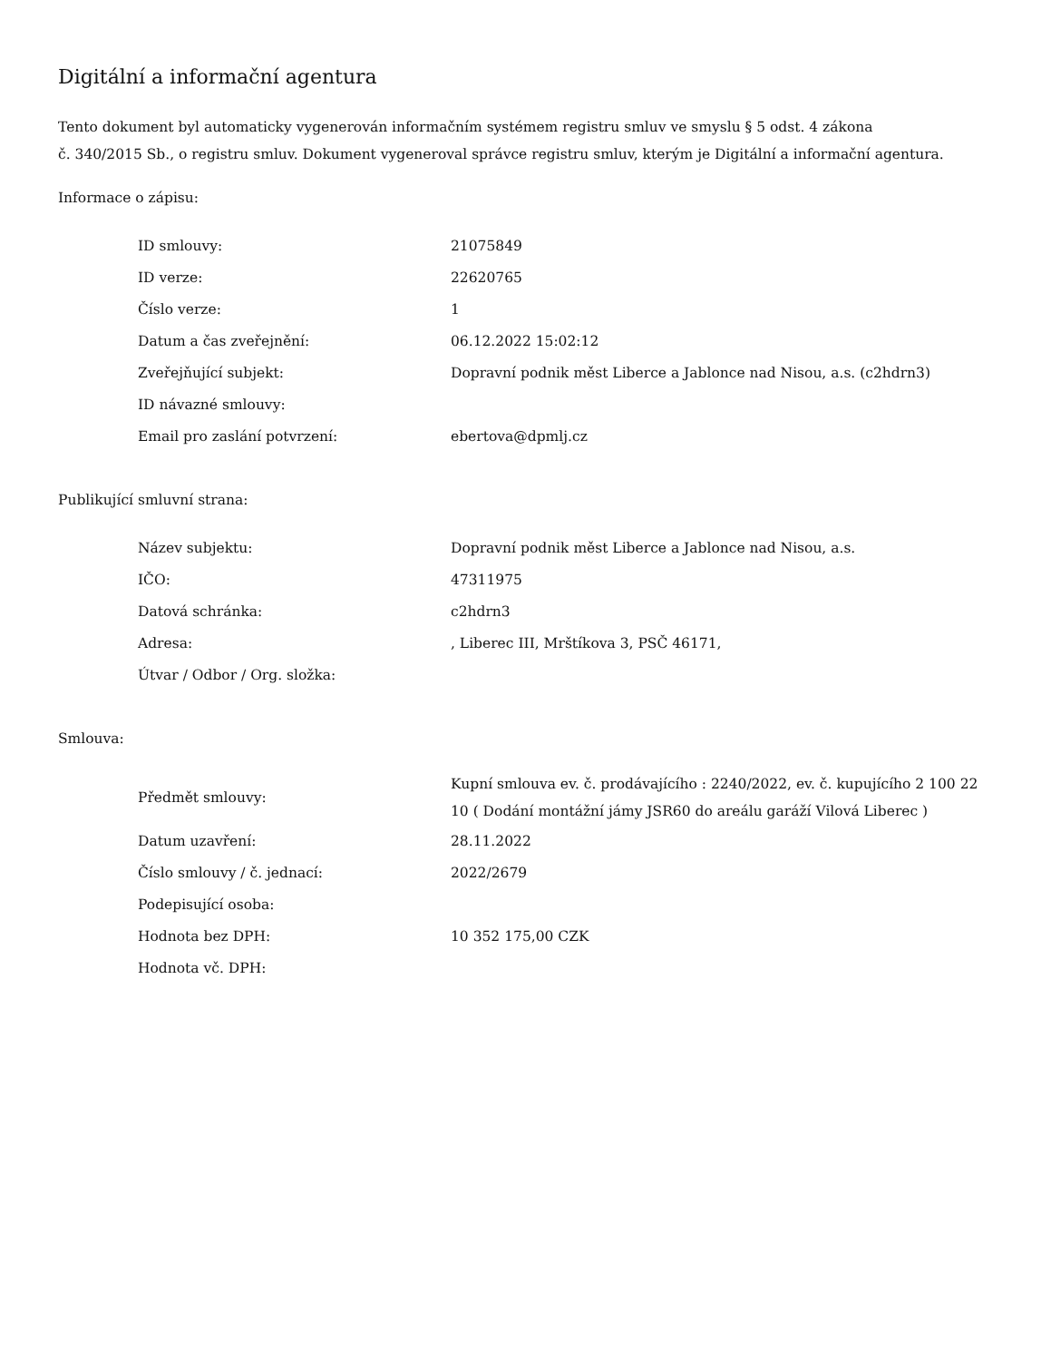Digitální a informační agentura
Tento dokument byl automaticky vygenerován informačním systémem registru smluv ve smyslu § 5 odst. 4 zákona
č. 340/2015 Sb., o registru smluv. Dokument vygeneroval správce registru smluv, kterým je Digitální a informační agentura.
Informace o zápisu:
| ID smlouvy: | 21075849 |
| ID verze: | 22620765 |
| Číslo verze: | 1 |
| Datum a čas zveřejnění: | 06.12.2022 15:02:12 |
| Zveřejňující subjekt: | Dopravní podnik měst Liberce a Jablonce nad Nisou, a.s. (c2hdrn3) |
| ID návazné smlouvy: | |
| Email pro zaslání potvrzení: | ebertova@dpmlj.cz |
Publikující smluvní strana:
| Název subjektu: | Dopravní podnik měst Liberce a Jablonce nad Nisou, a.s. |
| IČO: | 47311975 |
| Datová schránka: | c2hdrn3 |
| Adresa: | , Liberec III, Mrštíkova 3, PSČ 46171, |
| Útvar / Odbor / Org. složka: | |
Smlouva:
| Předmět smlouvy: | Kupní smlouva ev. č. prodávajícího : 2240/2022, ev. č. kupujícího 2 100 22 10 ( Dodání montážní jámy JSR60 do areálu garáží Vilová Liberec ) |
| Datum uzavření: | 28.11.2022 |
| Číslo smlouvy / č. jednací: | 2022/2679 |
| Podepisující osoba: | |
| Hodnota bez DPH: | 10 352 175,00 CZK |
| Hodnota vč. DPH: | |